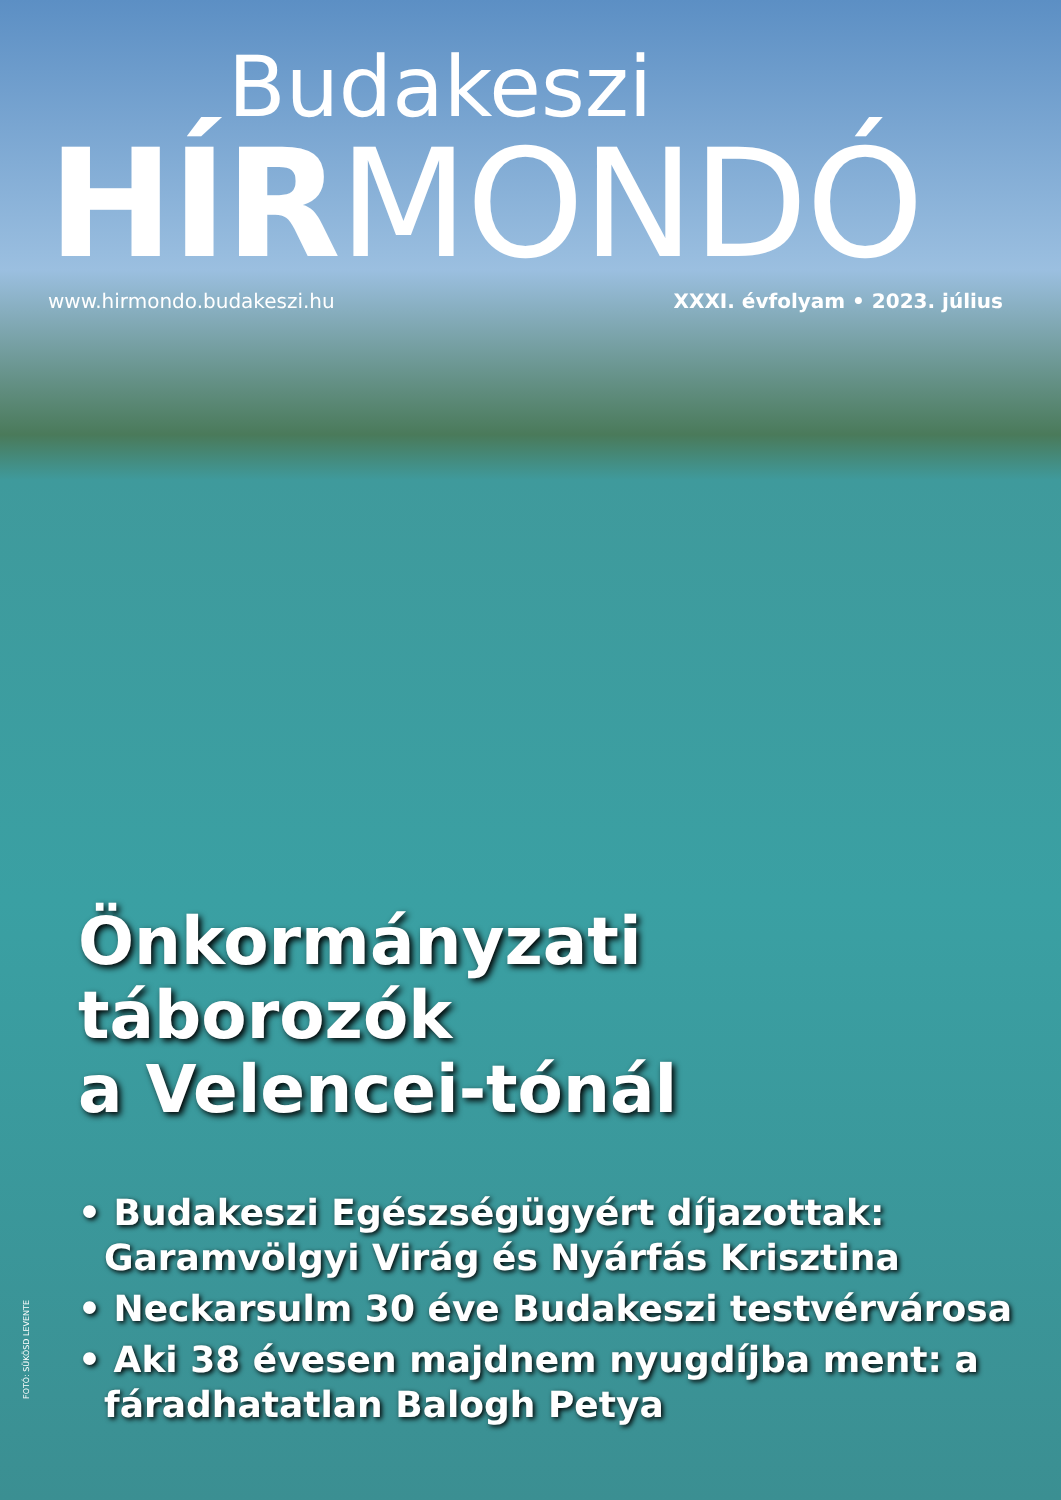Budakeszi
HÍRMONDÓ
www.hirmondo.budakeszi.hu XXXI. évfolyam • 2023. július
Önkormányzati
táborozók
a Velencei-tónál
• Budakeszi Egészségügyért díjazottak: Garamvölgyi Virág és Nyárfás Krisztina
• Neckarsulm 30 éve Budakeszi testvérvárosa
• Aki 38 évesen majdnem nyugdíjba ment: a fáradhatatlan Balogh Petya
FOTÓ: SÜKÖSD LEVENTE